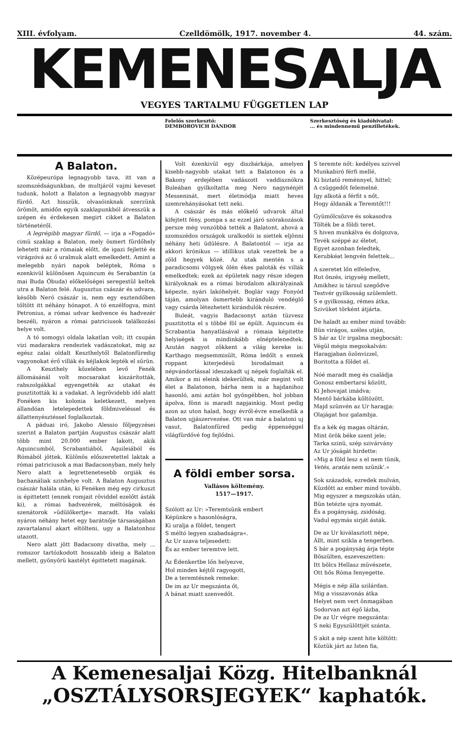XIII. évfolyam. Czelldömölk, 1917. november 4. 44. szám.
KEMENESALJA
VEGYES TARTALMU FÜGGETLEN LAP
Felelős szerkesztő:
DEMBOROVICH DÁNDOR
Szerkesztőség és kiadóhivatal:
... és mindennemű penzilletékek.
A Balaton.
Középeurópa legnagyobb tava, itt van a szomszédságunkban, de multjáról vajmi keveset tudunk, holott a Balaton a legnagyobb magyar fürdő. Azt hisszük, olvasóinknak szerzünk örömöt, amidőn egyik szaklapunkból átvesszük a szépen és érdekesen megirt cikket a Balaton történetéről.
A legrégibb magyar fürdő, — irja a »Fogadó« cimü szaklap a Balaton, mely ösmert fürdőhely lehetett már a rómaiak előtt, de igazi fejletté és virágzóvá az ő uralmuk alatt emelkedett. Amint a melegebb nyári napok beléptek, Róma s ezenkivül különösen Aquincum és Serabantin (a mai Buda Óbuda) előkelőségei seregestül keltek utra a Balaton felé. Augusztus császár és udvara, később Neró császár is, nem egy esztendőben töltött itt néhány hónapot. A tó enzélfogva, mint Petronius, a római udvar kedvence és hadvezér beszéli, nyáron a római patriciusok találkozási helye volt.
A tó somogyi oldala lakatlan volt; itt csupán vizi madarakra rendeztek vadászatokat, mig az egész zalai oldalt Keszthelytől Balatonfüredig vagyonokat érő villák és kéjlakok lepték el sűrün.
A Keszthely közelében levő Fenék állomásánál volt mocsarakat kiszárították, rabszolgákkal egyengették az utakat és pusztitották ki a vadakat. A legrövidebb idő alatt Fonéken kis kolonia keletkezett, melyen állandóan letelepedettek földmiveléssel és állattenyésztéssel foglalkoztak.
A páduai iró, Jakobo Alessio följegyzései szerint a Balaton partján Augustus császár alatt több mint 20.000 ember lakott, akik Aquincumból, Scrabantiából, Aquileiából és Rómából jöttek. Különös előszeretettel laktak a római patriciusok a mai Badacsonyban, mely hely Nero alatt a legrettenetesebb orgiák és bachanáliak szinhelye volt. A Balaton Augusztus császár halála után, ki Fenéken még egy cirkuszt is épittetett (ennek romjait röviddel ezelőtt ásták ki), a római hadvezérek, méltóságok és szenátorok »üdülőkertje« maradt. Ha valaki nyáron néhány hetet egy barátnője társaságában zavartalanul akart eltölteni, ugy a Balatonhoz utazott.
Nero alatt jött Badacsony divatba, mely ... romszor tartózkodott hosszabb ideig a Balaton mellett, gyönyörü kastélyt épittetett magának.
Volt ézenkivül egy diszbárkája, amelyen kisebb-nagyobb utakat tett a Balatonon és a Bakony erdejében vadászott vaddisznókra Buleában gyilkoltatta meg Nero nagynénjét Messeninát, mert életmódja miatt heves szemrehányásokat tett neki.
A császár és más előkelő udvarok által kifejtett fény, pompa s az ezzel járó szórakozások persze még vonzóbbá tették a Balatont, ahová a szomszédos országok uralkodói is siettek eljönni néhány heti üdülésre. A Balatontól — irja az akkori krónikus — idillikus utak vezettek be a zöld hegyek közé. Az utak mentén s a paradicsomi völgyek ölén ékes paloták és villák emelkedtek; ezek az épületek nagy része idegen királyoknak es a római birodalom alkirályainak képezte, nyári lakóhelyét. Boglár vagy Fonyód táján, amolyan ösmertebb kiránduló vendéglő vagy csárda létezhetett kirándulók részére.
Buleát, vagyis Badacsonyt aztán tüzvesz pusztitotta el s többé föl se épült. Aquincum és Scrabantia hanyatlásával a rómaia képitette helyiségek is mindinkább elnéptelenedtek. Azután nagyot zökkent a világ kereke is: Karthago megsemmisült, Róma ledőlt s ennek roppant kiterjedésü birodalmait a népvándorlással ideszakadt uj népek foglalták el. Amikor a mi eleink idekerültek, már megint volt élet a Balatonon, bárha nem is a hajdanihoz hasonló, ami aztán hol gyöngébben, hol jobban ápolva, fönn is maradt napjainkig. Most pedig azon az uton halad, hogy évről-évre emelkedik a Balaton ujjászervezése. Ott van már a balatoni uj vasut, Balatonfüred pedig éppenséggel világfürdővé fog fejlődni.
A földi ember sorsa.
Vallásos költemény.
1517—1917.
Szólott az Ur: »Teremtsünk embert
Képünkre s hasonlóságra,
Ki uralja a földet, tengert
S méltó legyen szabadságra«.
Az Ur szava teljesedett:
És az ember teremtve lett.
Az Édenkertbe lőn helyezve,
Hol minden kéjtől ragyogott,
De a teremtésnek remeke:
De im az Ur megszánta őt,
A bánat miatt szenvedőt.
S teremte nőt: kedélyes szivvel
Munkabiró férfi mellé,
Ki biztató reménnyel, hittel;
A csüggedőt felemelné.
Igy alkotá a férfit s nőt,
Hogy áldanák a Teremtőt!!!
Gyümölcsözve és sokasodva
Tölték be a földi teret.
S hiven munkálva és dolgozva,
Tevék széppé az életet,
Egyet azonban feledtek,
Kerubkéat lengvén felettek...
A szeretet lőn elfeledve,
Rut önzés, irigység mellett,
Amikhez is társul szegődve
Testvér gyilkosság szülemlett.
S e gyilkosság, rémes átka,
Szivüket törként átjárta.
De haladt az ember mind tovább:
Bün virágos, széles utján,
S bár az Ur irgalma megbocsát:
Végül mégis megsokalván:
Haragjaban özönvizzel,
Boritotta a földet el.
Nóé maradt meg és családja
Gonosz embertarsi között,
Ki Jehovajat imádva;
Mentő bárkába költözött.
Majd szünvén az Ur haragja:
Olajágat hoz galambja.
Es a kék ég magas oltárán,
Mint örök béke szent jele;
Tarka szinü, szép szivárvány
Az Ur jóságát hirdette:
»Mig a föld lesz s el nem tünik,
Vetés, aratás nem szünik'.«
Sok századok, ezredek mulván,
Küzdött az ember mind tovább.
Mig egyszer a megszokás után,
Bün tetézte ujra nyomát.
És a pogányság, zsidóság,
Vadul egymás sirját ásták.
De az Ur kiválasztott népe,
Állt, mint szikla a tengerben.
S bár a pogányság árja tépte
Böszülten, eszeveszetten:
Itt bölcs Hellasz müvészete,
Ott hős Róma fenyegette.
Mégis e nép álla szilárdan.
Mig a visszavonás átka
Helyet nem vert önmagában
Sodorvan azt égő lázba,
De az Ur végre megszánta:
S neki Egyszülöttjét szánta.
S akit a nép szent hite költött:
Köztük járt az Isten fia,
A Kemenesaljai Közg. Hitelbanknál
„OSZTÁLYSORSJEGYEK“ kaphatók.